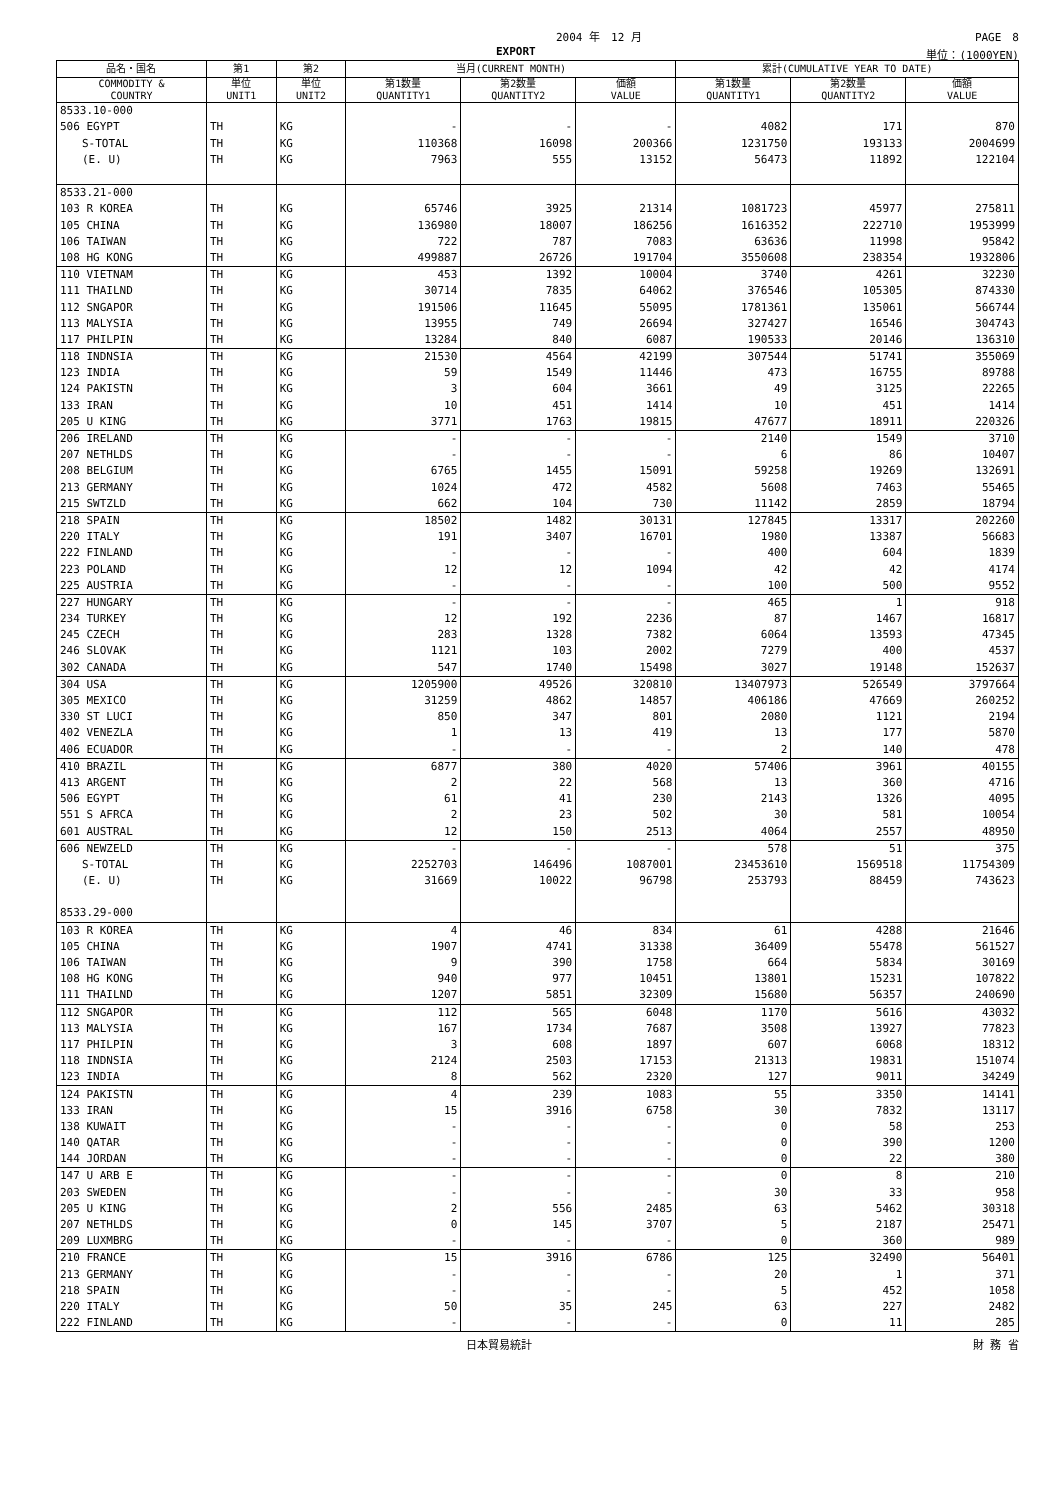2004 年　12 月 PAGE　8
EXPORT 単位：(1000YEN)
| 品名・国名 | 第1 | 第2 | 当月(CURRENT MONTH) | | | 累計(CUMULATIVE YEAR TO DATE) | | |
| --- | --- | --- | --- | --- | --- | --- | --- | --- |
| COMMODITY & COUNTRY | 単位 UNIT1 | 単位 UNIT2 | 第1数量 QUANTITY1 | 第2数量 QUANTITY2 | 価額 VALUE | 第1数量 QUANTITY1 | 第2数量 QUANTITY2 | 価額 VALUE |
| 8533.10-000 | | | | | | | | |
| 506 EGYPT | TH | KG | - | - | - | 4082 | 171 | 870 |
| S-TOTAL | TH | KG | 110368 | 16098 | 200366 | 1231750 | 193133 | 2004699 |
| (E. U) | TH | KG | 7963 | 555 | 13152 | 56473 | 11892 | 122104 |
| 8533.21-000 | | | | | | | | |
| 103 R KOREA | TH | KG | 65746 | 3925 | 21314 | 1081723 | 45977 | 275811 |
| 105 CHINA | TH | KG | 136980 | 18007 | 186256 | 1616352 | 222710 | 1953999 |
| 106 TAIWAN | TH | KG | 722 | 787 | 7083 | 63636 | 11998 | 95842 |
| 108 HG KONG | TH | KG | 499887 | 26726 | 191704 | 3550608 | 238354 | 1932806 |
| 110 VIETNAM | TH | KG | 453 | 1392 | 10004 | 3740 | 4261 | 32230 |
| 111 THAILND | TH | KG | 30714 | 7835 | 64062 | 376546 | 105305 | 874330 |
| 112 SNGAPOR | TH | KG | 191506 | 11645 | 55095 | 1781361 | 135061 | 566744 |
| 113 MALYSIA | TH | KG | 13955 | 749 | 26694 | 327427 | 16546 | 304743 |
| 117 PHILPIN | TH | KG | 13284 | 840 | 6087 | 190533 | 20146 | 136310 |
| 118 INDNSIA | TH | KG | 21530 | 4564 | 42199 | 307544 | 51741 | 355069 |
| 123 INDIA | TH | KG | 59 | 1549 | 11446 | 473 | 16755 | 89788 |
| 124 PAKISTN | TH | KG | 3 | 604 | 3661 | 49 | 3125 | 22265 |
| 133 IRAN | TH | KG | 10 | 451 | 1414 | 10 | 451 | 1414 |
| 205 U KING | TH | KG | 3771 | 1763 | 19815 | 47677 | 18911 | 220326 |
| 206 IRELAND | TH | KG | - | - | - | 2140 | 1549 | 3710 |
| 207 NETHLDS | TH | KG | - | - | - | 6 | 86 | 10407 |
| 208 BELGIUM | TH | KG | 6765 | 1455 | 15091 | 59258 | 19269 | 132691 |
| 213 GERMANY | TH | KG | 1024 | 472 | 4582 | 5608 | 7463 | 55465 |
| 215 SWTZLD | TH | KG | 662 | 104 | 730 | 11142 | 2859 | 18794 |
| 218 SPAIN | TH | KG | 18502 | 1482 | 30131 | 127845 | 13317 | 202260 |
| 220 ITALY | TH | KG | 191 | 3407 | 16701 | 1980 | 13387 | 56683 |
| 222 FINLAND | TH | KG | - | - | - | 400 | 604 | 1839 |
| 223 POLAND | TH | KG | 12 | 12 | 1094 | 42 | 42 | 4174 |
| 225 AUSTRIA | TH | KG | - | - | - | 100 | 500 | 9552 |
| 227 HUNGARY | TH | KG | - | - | - | 465 | 1 | 918 |
| 234 TURKEY | TH | KG | 12 | 192 | 2236 | 87 | 1467 | 16817 |
| 245 CZECH | TH | KG | 283 | 1328 | 7382 | 6064 | 13593 | 47345 |
| 246 SLOVAK | TH | KG | 1121 | 103 | 2002 | 7279 | 400 | 4537 |
| 302 CANADA | TH | KG | 547 | 1740 | 15498 | 3027 | 19148 | 152637 |
| 304 USA | TH | KG | 1205900 | 49526 | 320810 | 13407973 | 526549 | 3797664 |
| 305 MEXICO | TH | KG | 31259 | 4862 | 14857 | 406186 | 47669 | 260252 |
| 330 ST LUCI | TH | KG | 850 | 347 | 801 | 2080 | 1121 | 2194 |
| 402 VENEZLA | TH | KG | 1 | 13 | 419 | 13 | 177 | 5870 |
| 406 ECUADOR | TH | KG | - | - | - | 2 | 140 | 478 |
| 410 BRAZIL | TH | KG | 6877 | 380 | 4020 | 57406 | 3961 | 40155 |
| 413 ARGENT | TH | KG | 2 | 22 | 568 | 13 | 360 | 4716 |
| 506 EGYPT | TH | KG | 61 | 41 | 230 | 2143 | 1326 | 4095 |
| 551 S AFRCA | TH | KG | 2 | 23 | 502 | 30 | 581 | 10054 |
| 601 AUSTRAL | TH | KG | 12 | 150 | 2513 | 4064 | 2557 | 48950 |
| 606 NEWZELD | TH | KG | - | - | - | 578 | 51 | 375 |
| S-TOTAL | TH | KG | 2252703 | 146496 | 1087001 | 23453610 | 1569518 | 11754309 |
| (E. U) | TH | KG | 31669 | 10022 | 96798 | 253793 | 88459 | 743623 |
| 8533.29-000 | | | | | | | | |
| 103 R KOREA | TH | KG | 4 | 46 | 834 | 61 | 4288 | 21646 |
| 105 CHINA | TH | KG | 1907 | 4741 | 31338 | 36409 | 55478 | 561527 |
| 106 TAIWAN | TH | KG | 9 | 390 | 1758 | 664 | 5834 | 30169 |
| 108 HG KONG | TH | KG | 940 | 977 | 10451 | 13801 | 15231 | 107822 |
| 111 THAILND | TH | KG | 1207 | 5851 | 32309 | 15680 | 56357 | 240690 |
| 112 SNGAPOR | TH | KG | 112 | 565 | 6048 | 1170 | 5616 | 43032 |
| 113 MALYSIA | TH | KG | 167 | 1734 | 7687 | 3508 | 13927 | 77823 |
| 117 PHILPIN | TH | KG | 3 | 608 | 1897 | 607 | 6068 | 18312 |
| 118 INDNSIA | TH | KG | 2124 | 2503 | 17153 | 21313 | 19831 | 151074 |
| 123 INDIA | TH | KG | 8 | 562 | 2320 | 127 | 9011 | 34249 |
| 124 PAKISTN | TH | KG | 4 | 239 | 1083 | 55 | 3350 | 14141 |
| 133 IRAN | TH | KG | 15 | 3916 | 6758 | 30 | 7832 | 13117 |
| 138 KUWAIT | TH | KG | - | - | - | 0 | 58 | 253 |
| 140 QATAR | TH | KG | - | - | - | 0 | 390 | 1200 |
| 144 JORDAN | TH | KG | - | - | - | 0 | 22 | 380 |
| 147 U ARB E | TH | KG | - | - | - | 0 | 8 | 210 |
| 203 SWEDEN | TH | KG | - | - | - | 30 | 33 | 958 |
| 205 U KING | TH | KG | 2 | 556 | 2485 | 63 | 5462 | 30318 |
| 207 NETHLDS | TH | KG | 0 | 145 | 3707 | 5 | 2187 | 25471 |
| 209 LUXMBRG | TH | KG | - | - | - | 0 | 360 | 989 |
| 210 FRANCE | TH | KG | 15 | 3916 | 6786 | 125 | 32490 | 56401 |
| 213 GERMANY | TH | KG | - | - | - | 20 | 1 | 371 |
| 218 SPAIN | TH | KG | - | - | - | 5 | 452 | 1058 |
| 220 ITALY | TH | KG | 50 | 35 | 245 | 63 | 227 | 2482 |
| 222 FINLAND | TH | KG | - | - | - | 0 | 11 | 285 |
日本貿易統計 財 務 省